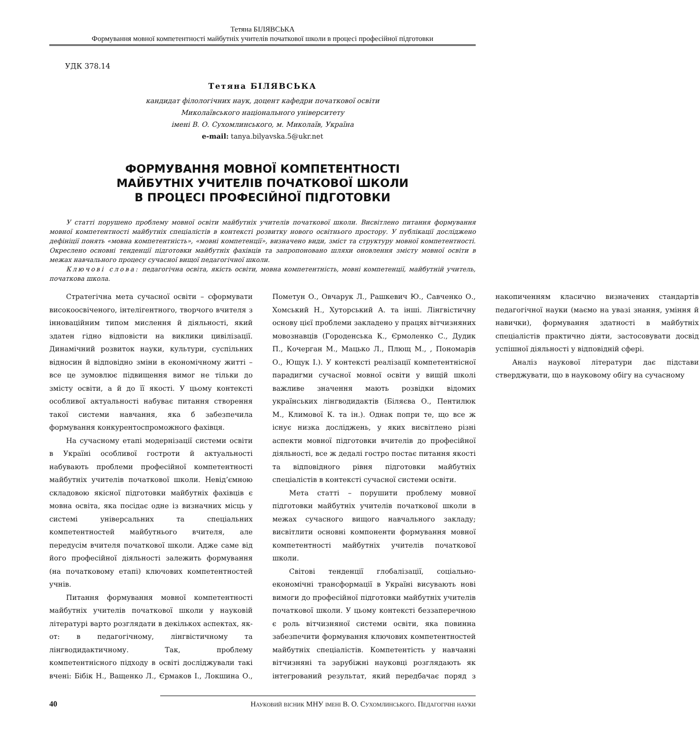Тетяна БІЛЯВСЬКА
Формування мовної компетентності майбутніх учителів початкової школи в процесі професійної підготовки
УДК 378.14
Тетяна БІЛЯВСЬКА
кандидат філологічних наук, доцент кафедри початкової освіти
Миколаївського національного університету
імені В. О. Сухомлинського, м. Миколаїв, Україна
e-mail: tanya.bilyavska.5@ukr.net
ФОРМУВАННЯ МОВНОЇ КОМПЕТЕНТНОСТІ
МАЙБУТНІХ УЧИТЕЛІВ ПОЧАТКОВОЇ ШКОЛИ
В ПРОЦЕСІ ПРОФЕСІЙНОЇ ПІДГОТОВКИ
У статті порушено проблему мовної освіти майбутніх учителів початкової школи. Висвітлено питання формування мовної компетентності майбутніх спеціалістів в контексті розвитку нового освітнього простору. У публікації досліджено дефініції понять «мовна компетентність», «мовні компетенції», визначено види, зміст та структуру мовної компетентності. Окреслено основні тенденції підготовки майбутніх фахівців та запропоновано шляхи оновлення змісту мовної освіти в межах навчального процесу сучасної вищої педагогічної школи.
Ключові слова: педагогічна освіта, якість освіти, мовна компетентність, мовні компетенції, майбутній учитель, початкова школа.
Стратегічна мета сучасної освіти – сформувати високоосвіченого, інтелігентного, творчого вчителя з інноваційним типом мислення й діяльності, який здатен гідно відповісти на виклики цивілізації. Динамічний розвиток науки, культури, суспільних відносин й відповідно зміни в економічному житті – все це зумовлює підвищення вимог не тільки до змісту освіти, а й до її якості. У цьому контексті особливої актуальності набуває питання створення такої системи навчання, яка б забезпечила формування конкурентоспроможного фахівця.
На сучасному етапі модернізації системи освіти в Україні особливої гостроти й актуальності набувають проблеми професійної компетентності майбутніх учителів початкової школи. Невід’ємною складовою якісної підготовки майбутніх фахівців є мовна освіта, яка посідає одне із визначних місць у системі універсальних та спеціальних компетентностей майбутнього вчителя, але передусім вчителя початкової школи. Адже саме від його професійної діяльності залежить формування (на початковому етапі) ключових компетентностей учнів.
Питання формування мовної компетентності майбутніх учителів початкової школи у науковій літературі варто розглядати в декількох аспектах, як-от: в педагогічному, лінгвістичному та лінгводидактичному. Так, проблему компетентнісного підходу в освіті досліджували такі вчені: Бібік Н., Ващенко Л., Єрмаков І., Локшина О., Пометун О., Овчарук Л., Рашкевич Ю., Савченко О., Хомський Н., Хуторський А. та інші. Лінгвістичну основу цієї проблеми закладено у працях вітчизняних мовознавців (Городенська К., Єрмоленко С., Дудик П., Кочерган М., Мацько Л., Плющ М., , Пономарів О., Ющук І.). У контексті реалізації компетентнісної парадигми сучасної мовної освіти у вищій школі важливе значення мають розвідки відомих українських лінгводидактів (Біляєва О., Пентилюк М., Климової К. та ін.). Однак попри те, що все ж існує низка досліджень, у яких висвітлено різні аспекти мовної підготовки вчителів до професійної діяльності, все ж дедалі гостро постає питання якості та відповідного рівня підготовки майбутніх спеціалістів в контексті сучасної системи освіти.
Мета статті – порушити проблему мовної підготовки майбутніх учителів початкової школи в межах сучасного вищого навчального закладу; висвітлити основні компоненти формування мовної компетентності майбутніх учителів початкової школи.
Світові тенденції глобалізації, соціально-економічні трансформації в Україні висувають нові вимоги до професійної підготовки майбутніх учителів початкової школи. У цьому контексті беззаперечною є роль вітчизняної системи освіти, яка повинна забезпечити формування ключових компетентностей майбутніх спеціалістів. Компетентість у навчанні вітчизняні та зарубіжні науковці розглядають як інтегрований результат, який передбачає поряд з накопиченням класично визначених стандартів педагогічної науки (маємо на увазі знання, уміння й навички), формування здатності в майбутніх спеціалістів практично діяти, застосовувати досвід успішної діяльності у відповідній сфері.
Аналіз наукової літератури дає підстави стверджувати, що в науковому обігу на сучасному
40 Науковий вісник МНУ імені В. О. Сухомлинського. Педагогічні науки